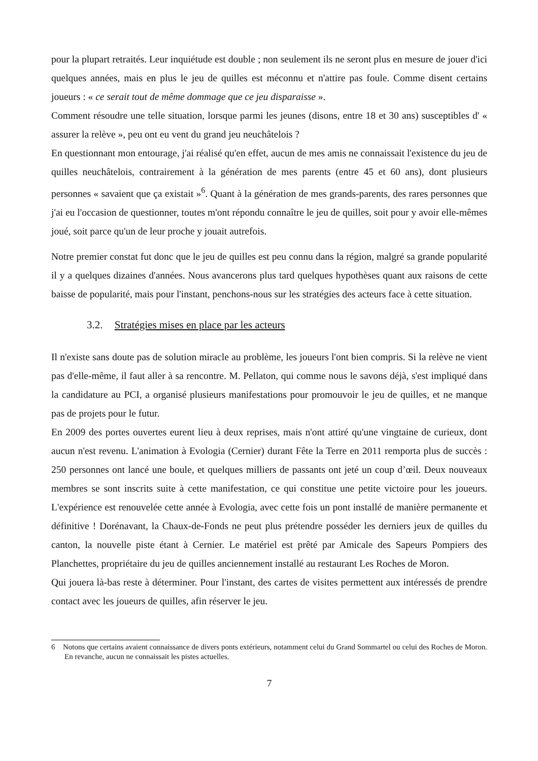pour la plupart retraités. Leur inquiétude est double ; non seulement ils ne seront plus en mesure de jouer d'ici quelques années, mais en plus le jeu de quilles est méconnu et n'attire pas foule. Comme disent certains joueurs : « ce serait tout de même dommage que ce jeu disparaisse ».
Comment résoudre une telle situation, lorsque parmi les jeunes (disons, entre 18 et 30 ans) susceptibles d' « assurer la relève », peu ont eu vent du grand jeu neuchâtelois ?
En questionnant mon entourage, j'ai réalisé qu'en effet, aucun de mes amis ne connaissait l'existence du jeu de quilles neuchâtelois, contrairement à la génération de mes parents (entre 45 et 60 ans), dont plusieurs personnes « savaient que ça existait »<sup>6</sup>. Quant à la génération de mes grands-parents, des rares personnes que j'ai eu l'occasion de questionner, toutes m'ont répondu connaître le jeu de quilles, soit pour y avoir elle-mêmes joué, soit parce qu'un de leur proche y jouait autrefois.
Notre premier constat fut donc que le jeu de quilles est peu connu dans la région, malgré sa grande popularité il y a quelques dizaines d'années. Nous avancerons plus tard quelques hypothèses quant aux raisons de cette baisse de popularité, mais pour l'instant, penchons-nous sur les stratégies des acteurs face à cette situation.
3.2. Stratégies mises en place par les acteurs
Il n'existe sans doute pas de solution miracle au problème, les joueurs l'ont bien compris. Si la relève ne vient pas d'elle-même, il faut aller à sa rencontre. M. Pellaton, qui comme nous le savons déjà, s'est impliqué dans la candidature au PCI, a organisé plusieurs manifestations pour promouvoir le jeu de quilles, et ne manque pas de projets pour le futur.
En 2009 des portes ouvertes eurent lieu à deux reprises, mais n'ont attiré qu'une vingtaine de curieux, dont aucun n'est revenu. L'animation à Evologia (Cernier) durant Fête la Terre en 2011 remporta plus de succès : 250 personnes ont lancé une boule, et quelques milliers de passants ont jeté un coup d’œil. Deux nouveaux membres se sont inscrits suite à cette manifestation, ce qui constitue une petite victoire pour les joueurs. L'expérience est renouvelée cette année à Evologia, avec cette fois un pont installé de manière permanente et définitive ! Dorénavant, la Chaux-de-Fonds ne peut plus prétendre posséder les derniers jeux de quilles du canton, la nouvelle piste étant à Cernier. Le matériel est prêté par Amicale des Sapeurs Pompiers des Planchettes, propriétaire du jeu de quilles anciennement installé au restaurant Les Roches de Moron.
Qui jouera là-bas reste à déterminer. Pour l'instant, des cartes de visites permettent aux intéressés de prendre contact avec les joueurs de quilles, afin réserver le jeu.
6 Notons que certains avaient connaissance de divers ponts extérieurs, notamment celui du Grand Sommartel ou celui des Roches de Moron. En revanche, aucun ne connaissait les pistes actuelles.
7